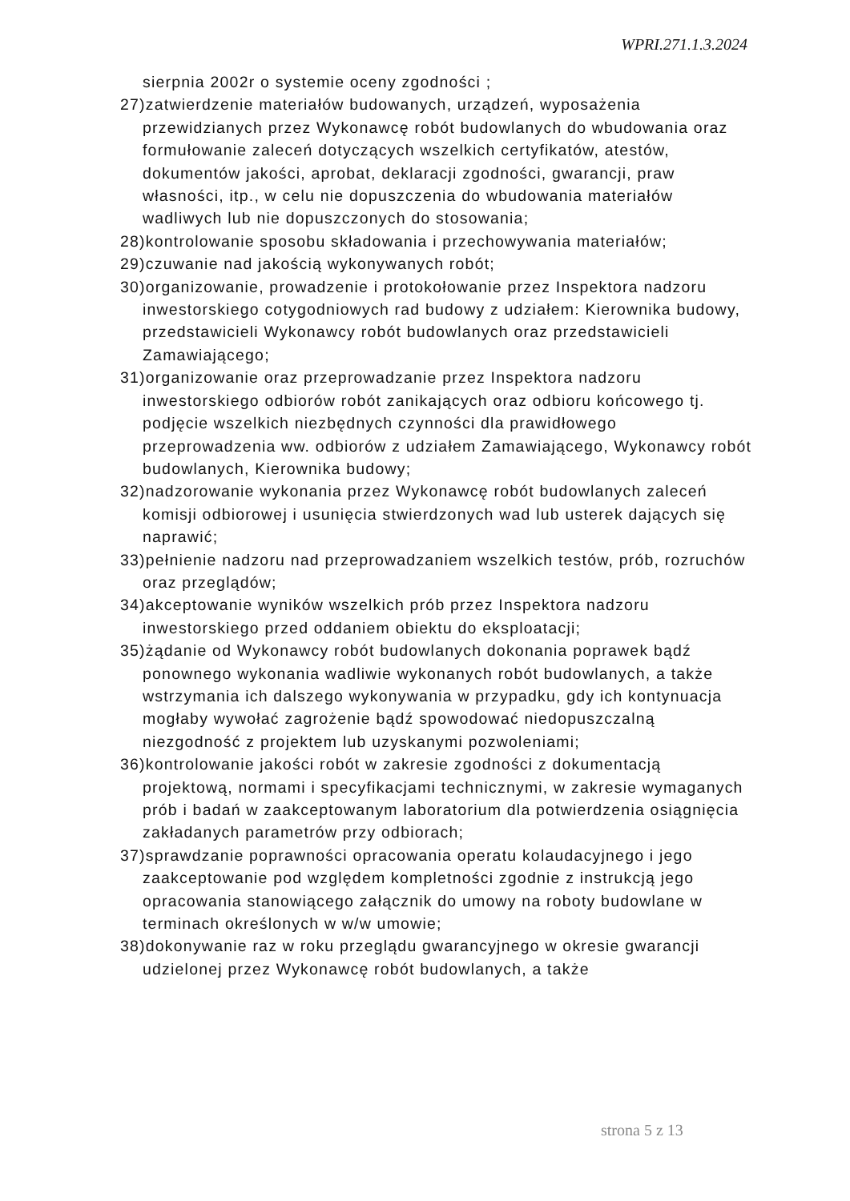WPRI.271.1.3.2024
sierpnia 2002r o systemie oceny zgodności ;
27)zatwierdzenie materiałów budowanych, urządzeń, wyposażenia przewidzianych przez Wykonawcę robót budowlanych do wbudowania oraz formułowanie zaleceń dotyczących wszelkich certyfikatów, atestów, dokumentów jakości, aprobat, deklaracji zgodności, gwarancji, praw własności, itp., w celu nie dopuszczenia do wbudowania materiałów wadliwych lub nie dopuszczonych do stosowania;
28)kontrolowanie sposobu składowania i przechowywania materiałów;
29)czuwanie nad jakością wykonywanych robót;
30)organizowanie, prowadzenie i protokołowanie przez Inspektora nadzoru inwestorskiego cotygodniowych rad budowy z udziałem: Kierownika budowy, przedstawicieli Wykonawcy robót budowlanych oraz przedstawicieli Zamawiającego;
31)organizowanie oraz przeprowadzanie przez Inspektora nadzoru inwestorskiego odbiorów robót zanikających oraz odbioru końcowego tj. podjęcie wszelkich niezbędnych czynności dla prawidłowego przeprowadzenia ww. odbiorów z udziałem Zamawiającego, Wykonawcy robót budowlanych, Kierownika budowy;
32)nadzorowanie wykonania przez Wykonawcę robót budowlanych zaleceń komisji odbiorowej i usunięcia stwierdzonych wad lub usterek dających się naprawić;
33)pełnienie nadzoru nad przeprowadzaniem wszelkich testów, prób, rozruchów oraz przeglądów;
34)akceptowanie wyników wszelkich prób przez Inspektora nadzoru inwestorskiego przed oddaniem obiektu do eksploatacji;
35)żądanie od Wykonawcy robót budowlanych dokonania poprawek bądź ponownego wykonania wadliwie wykonanych robót budowlanych, a także wstrzymania ich dalszego wykonywania w przypadku, gdy ich kontynuacja mogłaby wywołać zagrożenie bądź spowodować niedopuszczalną niezgodność z projektem lub uzyskanymi pozwoleniami;
36)kontrolowanie jakości robót w zakresie zgodności z dokumentacją projektową, normami i specyfikacjami technicznymi, w zakresie wymaganych prób i badań w zaakceptowanym laboratorium dla potwierdzenia osiągnięcia zakładanych parametrów przy odbiorach;
37)sprawdzanie poprawności opracowania operatu kolaudacyjnego i jego zaakceptowanie pod względem kompletności zgodnie z instrukcją jego opracowania stanowiącego załącznik do umowy na roboty budowlane w terminach określonych w w/w umowie;
38)dokonywanie raz w roku przeglądu gwarancyjnego w okresie gwarancji udzielonej przez Wykonawcę robót budowlanych, a także
strona 5 z 13